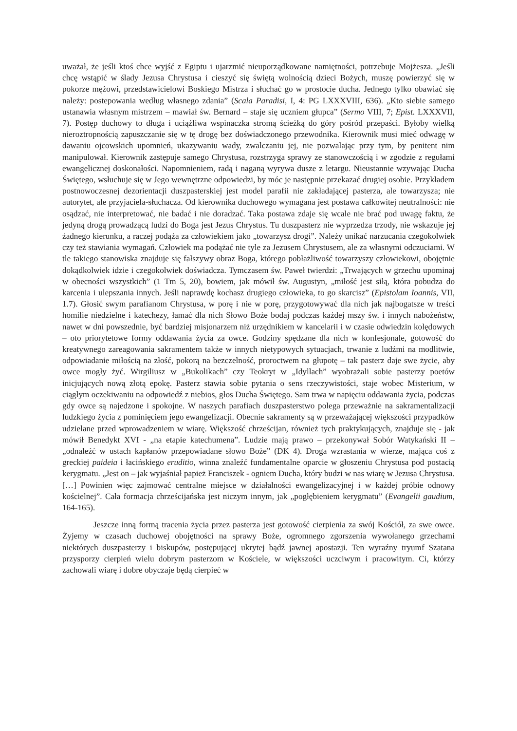uważał, że jeśli ktoś chce wyjść z Egiptu i ujarzmić nieuporządkowane namiętności, potrzebuje Mojżesza. „Jeśli chcę wstąpić w ślady Jezusa Chrystusa i cieszyć się świętą wolnością dzieci Bożych, muszę powierzyć się w pokorze mężowi, przedstawicielowi Boskiego Mistrza i słuchać go w prostocie ducha. Jednego tylko obawiać się należy: postepowania według własnego zdania” (Scala Paradisi, I, 4: PG LXXXVIII, 636). „Kto siebie samego ustanawia własnym mistrzem – mawiał św. Bernard – staje się uczniem głupca” (Sermo VIII, 7; Epist. LXXXVII, 7). Postęp duchowy to długa i uciążliwa wspinaczka stromą ścieżką do góry pośród przepaści. Byłoby wielką nieroztropnością zapuszczanie się w tę drogę bez doświadczonego przewodnika. Kierownik musi mieć odwagę w dawaniu ojcowskich upomnień, ukazywaniu wady, zwalczaniu jej, nie pozwalając przy tym, by penitent nim manipulował. Kierownik zastępuje samego Chrystusa, rozstrzyga sprawy ze stanowczością i w zgodzie z regułami ewangelicznej doskonałości. Napomnieniem, radą i naganą wyrywa dusze z letargu. Nieustannie wzywając Ducha Świętego, wsłuchuje się w Jego wewnętrzne odpowiedzi, by móc je następnie przekazać drugiej osobie. Przykładem postnowoczesnej dezorientacji duszpasterskiej jest model parafii nie zakładającej pasterza, ale towarzysza; nie autorytet, ale przyjaciela-słuchacza. Od kierownika duchowego wymagana jest postawa całkowitej neutralności: nie osądzać, nie interpretować, nie badać i nie doradzać. Taka postawa zdaje się wcale nie brać pod uwagę faktu, że jedyną drogą prowadzącą ludzi do Boga jest Jezus Chrystus. Tu duszpasterz nie wyprzedza trzody, nie wskazuje jej żadnego kierunku, a raczej podąża za człowiekiem jako „towarzysz drogi”. Należy unikać narzucania czegokolwiek czy też stawiania wymagań. Człowiek ma podążać nie tyle za Jezusem Chrystusem, ale za własnymi odczuciami. W tle takiego stanowiska znajduje się fałszywy obraz Boga, którego pobłażliwość towarzyszy człowiekowi, obojętnie dokądkolwiek idzie i czegokolwiek doświadcza. Tymczasem św. Paweł twierdzi: „Trwających w grzechu upominaj w obecności wszystkich” (1 Tm 5, 20), bowiem, jak mówił św. Augustyn, „miłość jest siłą, która pobudza do karcenia i ulepszania innych. Jeśli naprawdę kochasz drugiego człowieka, to go skarcisz” (Epistolam Ioannis, VII, 1.7). Głosić swym parafianom Chrystusa, w porę i nie w porę, przygotowywać dla nich jak najbogatsze w treści homilie niedzielne i katechezy, łamać dla nich Słowo Boże bodaj podczas każdej mszy św. i innych nabożeństw, nawet w dni powszednie, być bardziej misjonarzem niż urzędnikiem w kancelarii i w czasie odwiedzin kolędowych – oto priorytetowe formy oddawania życia za owce. Godziny spędzane dla nich w konfesjonale, gotowość do kreatywnego zareagowania sakramentem także w innych nietypowych sytuacjach, trwanie z ludźmi na modlitwie, odpowiadanie miłością na złość, pokorą na bezczelność, proroctwem na głupotę – tak pasterz daje swe życie, aby owce mogły żyć. Wirgiliusz w „Bukolikach” czy Teokryt w „Idyllach” wyobrażali sobie pasterzy poetów inicjujących nową złotą epokę. Pasterz stawia sobie pytania o sens rzeczywistości, staje wobec Misterium, w ciągłym oczekiwaniu na odpowiedź z niebios, głos Ducha Świętego. Sam trwa w napięciu oddawania życia, podczas gdy owce są najedzone i spokojne. W naszych parafiach duszpasterstwo polega przeważnie na sakramentalizacji ludzkiego życia z pominięciem jego ewangelizacji. Obecnie sakramenty są w przeważającej większości przypadków udzielane przed wprowadzeniem w wiarę. Większość chrześcijan, również tych praktykujących, znajduje się - jak mówił Benedykt XVI - „na etapie katechumena”. Ludzie mają prawo – przekonywał Sobór Watykański II – „odnaleźć w ustach kapłanów przepowiadane słowo Boże” (DK 4). Droga wzrastania w wierze, mająca coś z greckiej paideia i łacińskiego eruditio, winna znaleźć fundamentalne oparcie w głoszeniu Chrystusa pod postacią kerygmatu. „Jest on – jak wyjaśniał papież Franciszek - ogniem Ducha, który budzi w nas wiarę w Jezusa Chrystusa. […] Powinien więc zajmować centralne miejsce w działalności ewangelizacyjnej i w każdej próbie odnowy kościelnej”. Cała formacja chrześcijańska jest niczym innym, jak „pogłębieniem kerygmatu” (Evangelii gaudium, 164-165).
Jeszcze inną formą tracenia życia przez pasterza jest gotowość cierpienia za swój Kościół, za swe owce. Żyjemy w czasach duchowej obojętności na sprawy Boże, ogromnego zgorszenia wywołanego grzechami niektórych duszpasterzy i biskupów, postępującej ukrytej bądź jawnej apostazji. Ten wyraźny tryumf Szatana przysporzy cierpień wielu dobrym pasterzom w Kościele, w większości uczciwym i pracowitym. Ci, którzy zachowali wiarę i dobre obyczaje będą cierpieć w